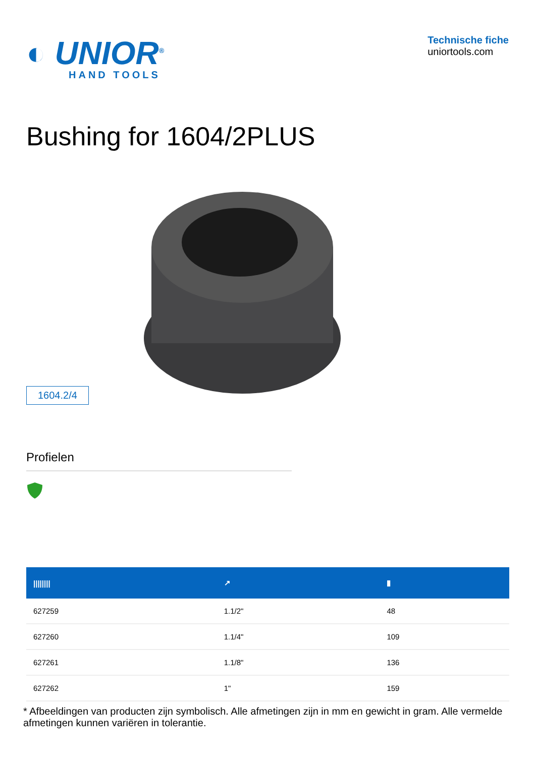◐ UNIOR<sup>®</sup>
HAND TOOLS
Technische fiche
uniortools.com
Bushing for 1604/2PLUS
1604.2/4
Profielen
| //////// | ↗ | ▮ |
| --- | --- | --- |
| 627259 | 1.1/2" | 48 |
| 627260 | 1.1/4" | 109 |
| 627261 | 1.1/8" | 136 |
| 627262 | 1" | 159 |
* Afbeeldingen van producten zijn symbolisch. Alle afmetingen zijn in mm en gewicht in gram. Alle vermelde afmetingen kunnen variëren in tolerantie.